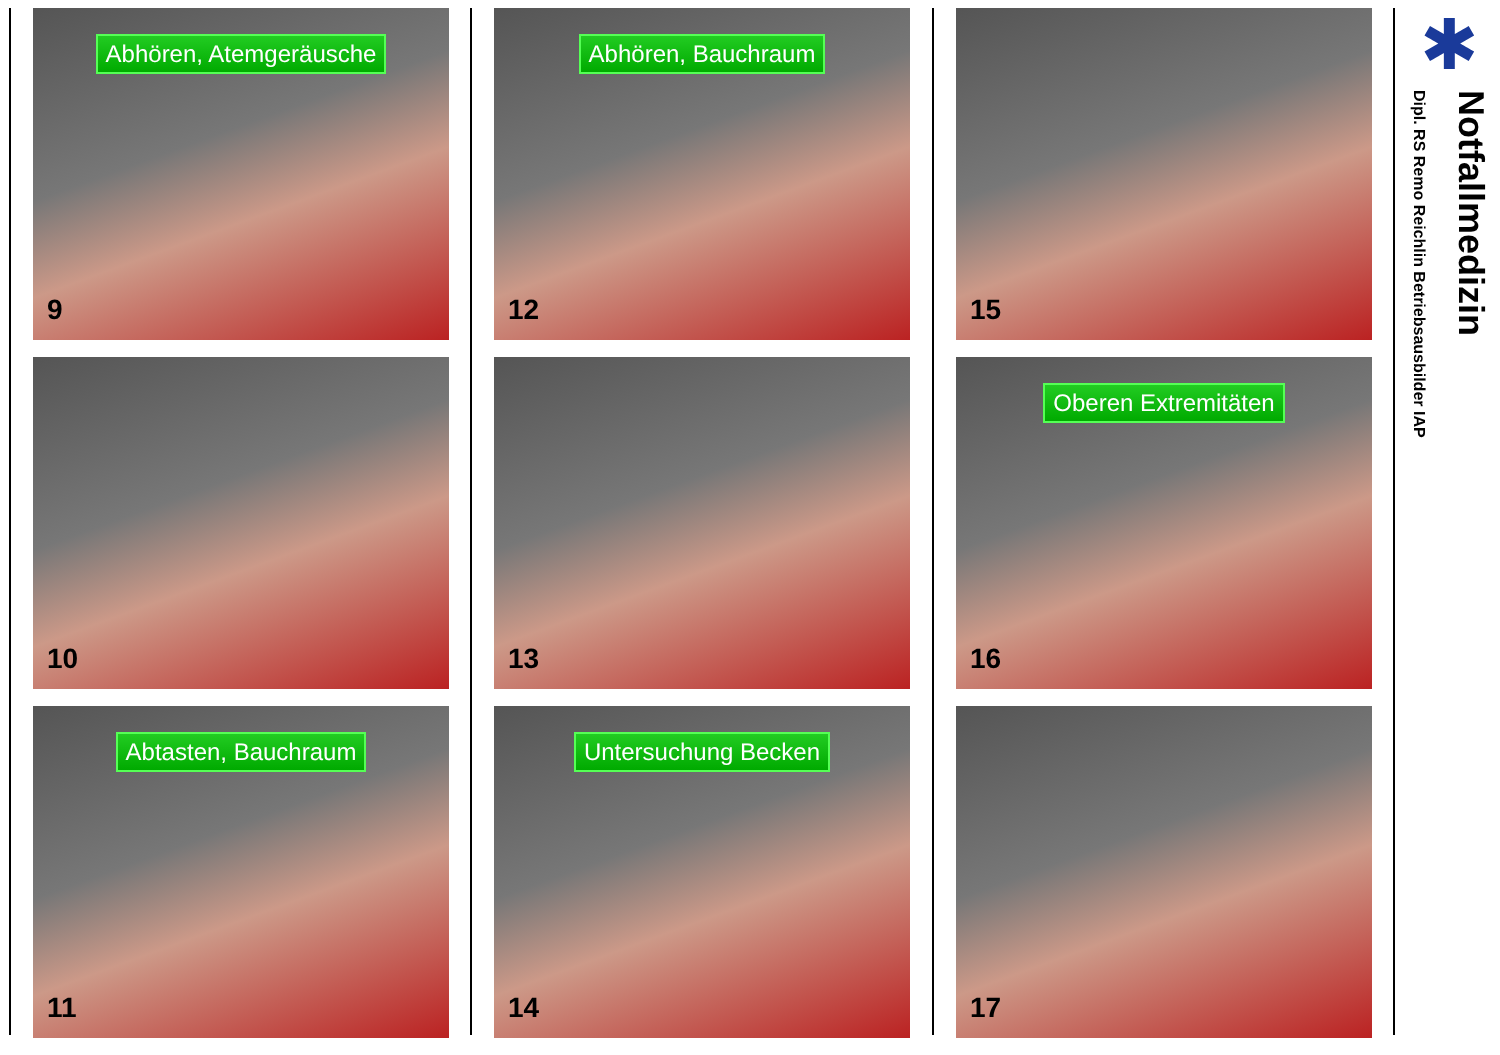Abhören, Atemgeräusche
9
10
Abtasten, Bauchraum
11
Abhören, Bauchraum
12
13
Untersuchung Becken
14
15
Oberen Extremitäten
16
17
✱
Notfallmedizin
Dipl. RS Remo Reichlin Betriebsausbilder IAP